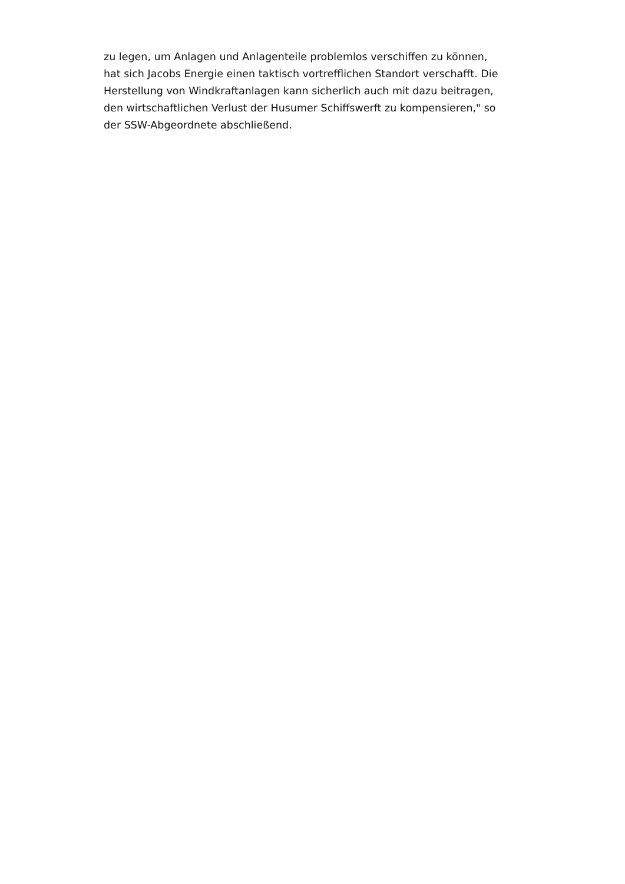zu legen, um Anlagen und Anlagenteile problemlos verschiffen zu können,
hat sich Jacobs Energie einen taktisch vortrefflichen Standort verschafft. Die
Herstellung von Windkraftanlagen kann sicherlich auch mit dazu beitragen,
den wirtschaftlichen Verlust der Husumer Schiffswerft zu kompensieren," so
der SSW-Abgeordnete abschließend.